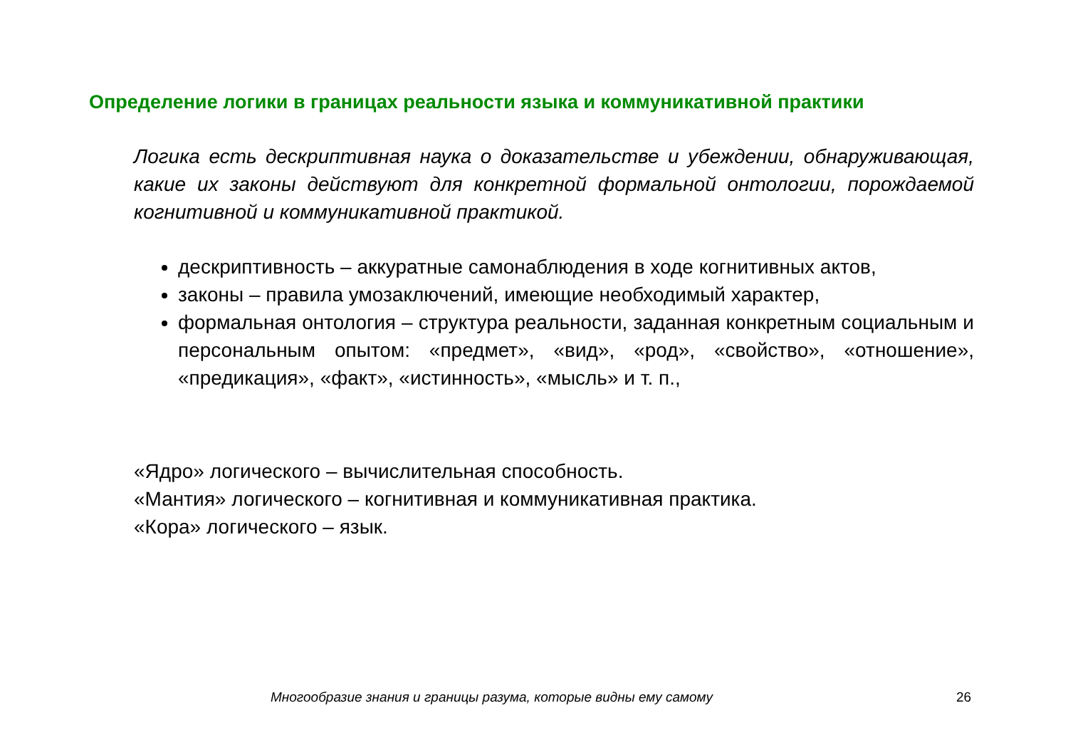Определение логики в границах реальности языка и коммуникативной практики
Логика есть дескриптивная наука о доказательстве и убеждении, обнаруживающая, какие их законы действуют для конкретной формальной онтологии, порождаемой когнитивной и коммуникативной практикой.
дескриптивность – аккуратные самонаблюдения в ходе когнитивных актов,
законы – правила умозаключений, имеющие необходимый характер,
формальная онтология – структура реальности, заданная конкретным социальным и персональным опытом: «предмет», «вид», «род», «свойство», «отношение», «предикация», «факт», «истинность», «мысль» и т. п.,
«Ядро» логического – вычислительная способность.
«Мантия» логического – когнитивная и коммуникативная практика.
«Кора» логического – язык.
Многообразие знания и границы разума, которые видны ему самому
26